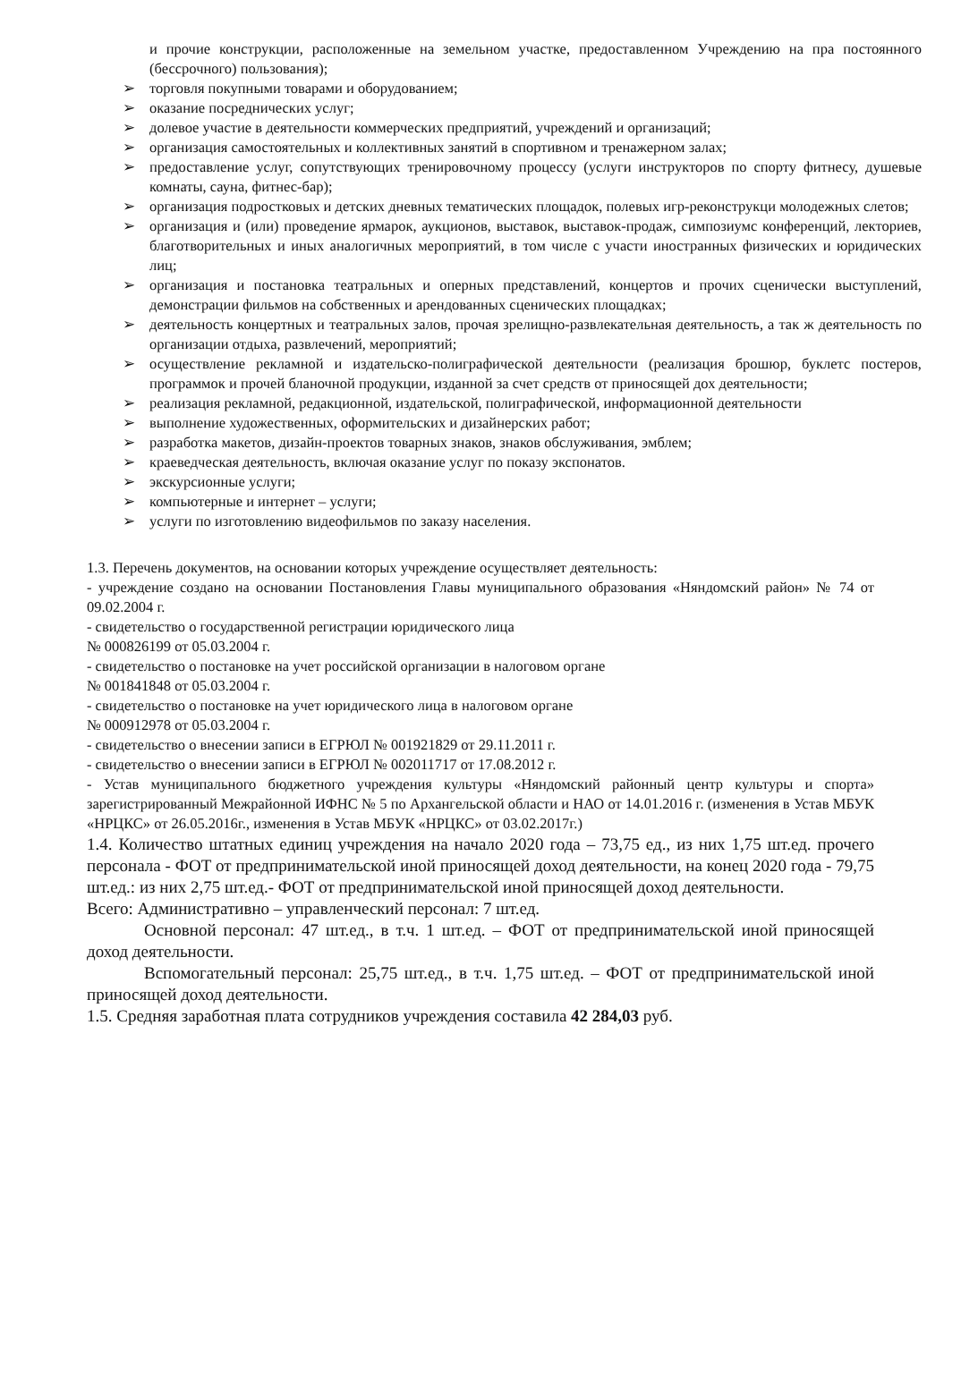и прочие конструкции, расположенные на земельном участке, предоставленном Учреждению на пра постоянного (бессрочного) пользования);
➢ торговля покупными товарами и оборудованием;
➢ оказание посреднических услуг;
➢ долевое участие в деятельности коммерческих предприятий, учреждений и организаций;
➢ организация самостоятельных и коллективных занятий в спортивном и тренажерном залах;
➢ предоставление услуг, сопутствующих тренировочному процессу (услуги инструкторов по спорту фитнесу, душевые комнаты, сауна, фитнес-бар);
➢ организация подростковых и детских дневных тематических площадок, полевых игр-реконструкци молодежных слетов;
➢ организация и (или) проведение ярмарок, аукционов, выставок, выставок-продаж, симпозиумс конференций, лекториев, благотворительных и иных аналогичных мероприятий, в том числе с участи иностранных физических и юридических лиц;
➢ организация и постановка театральных и оперных представлений, концертов и прочих сценически выступлений, демонстрации фильмов на собственных и арендованных сценических площадках;
➢ деятельность концертных и театральных залов, прочая зрелищно-развлекательная деятельность, а так ж деятельность по организации отдыха, развлечений, мероприятий;
➢ осуществление рекламной и издательско-полиграфической деятельности (реализация брошюр, буклетс постеров, программок и прочей бланочной продукции, изданной за счет средств от приносящей дох деятельности;
➢ реализация рекламной, редакционной, издательской, полиграфической, информационной деятельности
➢ выполнение художественных, оформительских и дизайнерских работ;
➢ разработка макетов, дизайн-проектов товарных знаков, знаков обслуживания, эмблем;
➢ краеведческая деятельность, включая оказание услуг по показу экспонатов.
➢ экскурсионные услуги;
➢ компьютерные и интернет – услуги;
➢ услуги по изготовлению видеофильмов по заказу населения.
1.3. Перечень документов, на основании которых учреждение осуществляет деятельность:
- учреждение создано на основании Постановления Главы муниципального образования «Няндомский район» № 74 от 09.02.2004 г.
- свидетельство о государственной регистрации юридического лица
№ 000826199 от 05.03.2004 г.
- свидетельство о постановке на учет российской организации в налоговом органе
№ 001841848 от 05.03.2004 г.
- свидетельство о постановке на учет юридического лица в налоговом органе
№ 000912978 от 05.03.2004 г.
- свидетельство о внесении записи в ЕГРЮЛ № 001921829 от 29.11.2011 г.
- свидетельство о внесении записи в ЕГРЮЛ № 002011717 от 17.08.2012 г.
- Устав муниципального бюджетного учреждения культуры «Няндомский районный центр культуры и спорта» зарегистрированный Межрайонной ИФНС № 5 по Архангельской области и НАО от 14.01.2016 г. (изменения в Устав МБУК «НРЦКС» от 26.05.2016г., изменения в Устав МБУК «НРЦКС» от 03.02.2017г.)
1.4. Количество штатных единиц учреждения на начало 2020 года – 73,75 ед., из них 1,75 шт.ед. прочего персонала - ФОТ от предпринимательской иной приносящей доход деятельности, на конец 2020 года - 79,75 шт.ед.: из них 2,75 шт.ед.- ФОТ от предпринимательской иной приносящей доход деятельности.
Всего: Административно – управленческий персонал: 7 шт.ед.
Основной персонал: 47 шт.ед., в т.ч. 1 шт.ед. – ФОТ от предпринимательской иной приносящей доход деятельности.
Вспомогательный персонал: 25,75 шт.ед., в т.ч. 1,75 шт.ед. – ФОТ от предпринимательской иной приносящей доход деятельности.
1.5. Средняя заработная плата сотрудников учреждения составила 42 284,03 руб.